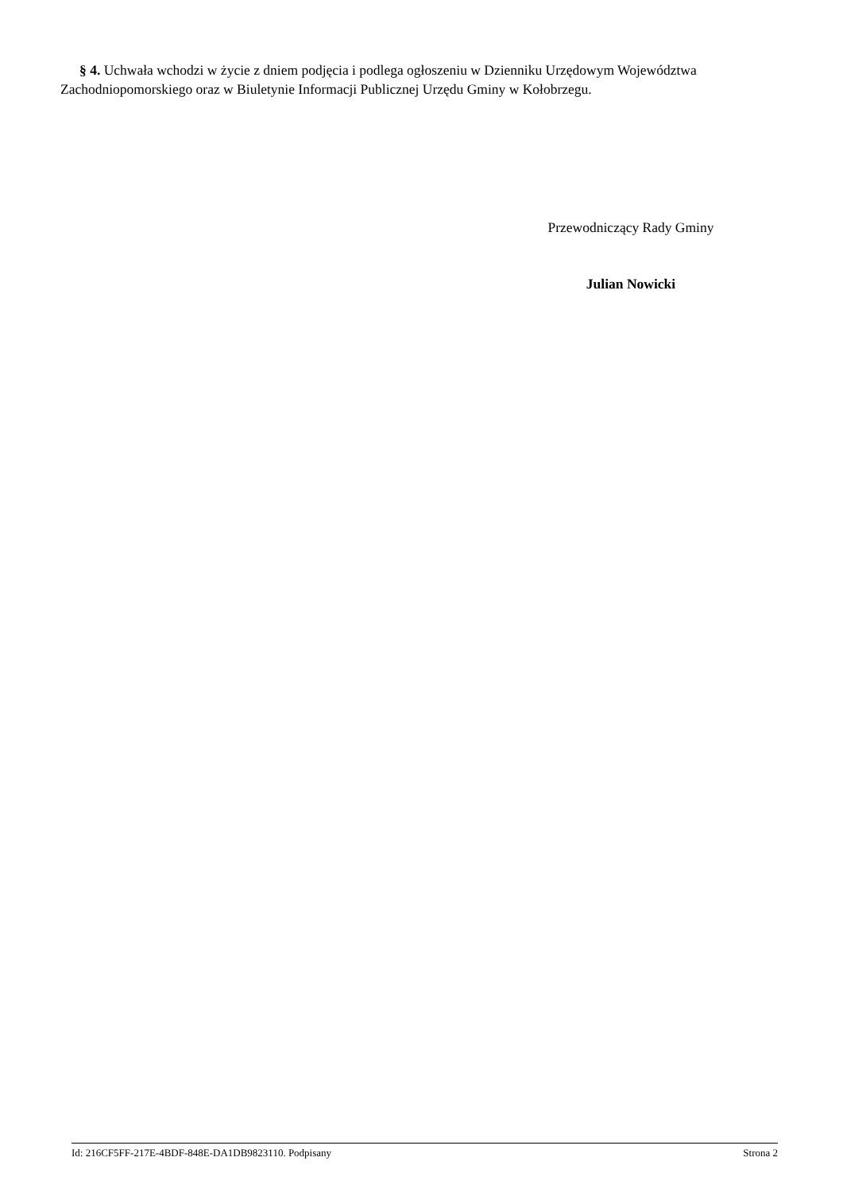§ 4. Uchwała wchodzi w życie z dniem podjęcia i podlega ogłoszeniu w Dzienniku Urzędowym Województwa Zachodniopomorskiego oraz w Biuletynie Informacji Publicznej Urzędu Gminy w Kołobrzegu.
Przewodniczący Rady Gminy
Julian Nowicki
Id: 216CF5FF-217E-4BDF-848E-DA1DB9823110. Podpisany Strona 2